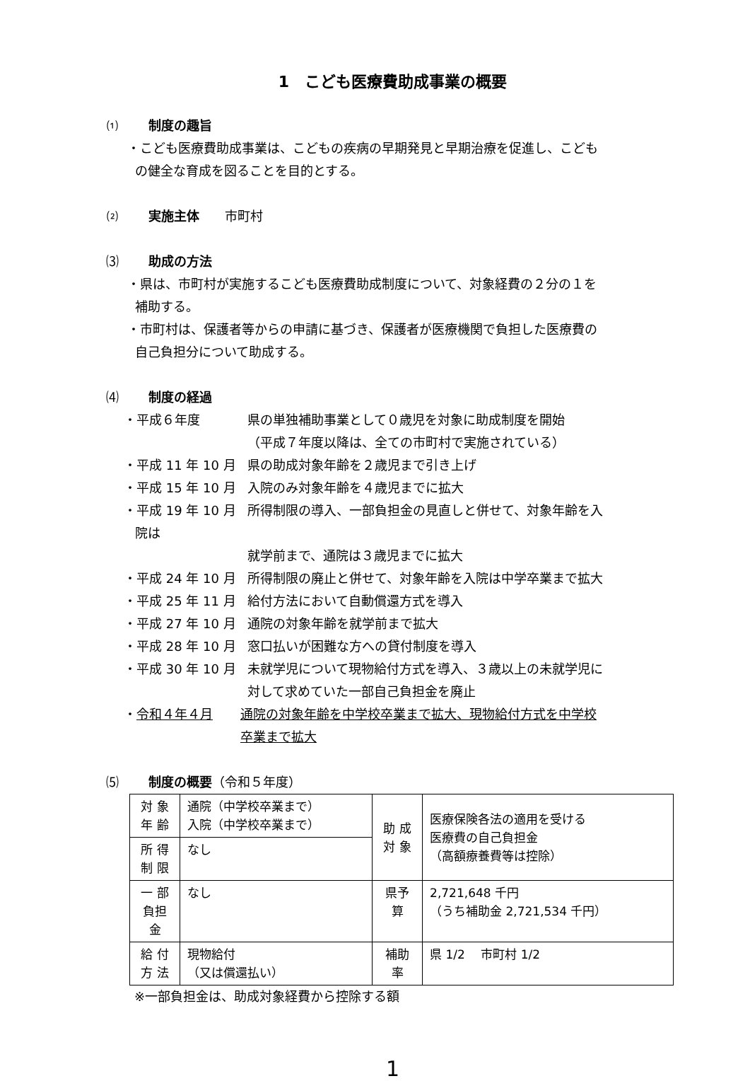1　こども医療費助成事業の概要
⑴ 制度の趣旨
・こども医療費助成事業は、こどもの疾病の早期発見と早期治療を促進し、こども
の健全な育成を図ることを目的とする。
⑵ 実施主体　　市町村
⑶ 助成の方法
・県は、市町村が実施するこども医療費助成制度について、対象経費の２分の１を
補助する。
・市町村は、保護者等からの申請に基づき、保護者が医療機関で負担した医療費の
自己負担分について助成する。
⑷ 制度の経過
・平成６年度 県の単独補助事業として０歳児を対象に助成制度を開始
（平成７年度以降は、全ての市町村で実施されている）
・平成 11 年 10 月
県の助成対象年齢を２歳児まで引き上げ
・平成 15 年 10 月
入院のみ対象年齢を４歳児までに拡大
・平成 19 年 10 月
所得制限の導入、一部負担金の見直しと併せて、対象年齢を入
院は
就学前まで、通院は３歳児までに拡大
・平成 24 年 10 月
所得制限の廃止と併せて、対象年齢を入院は中学卒業まで拡大
・平成 25 年 11 月
給付方法において自動償還方式を導入
・平成 27 年 10 月
通院の対象年齢を就学前まで拡大
・平成 28 年 10 月
窓口払いが困難な方への貸付制度を導入
・平成 30 年 10 月
未就学児について現物給付方式を導入、３歳以上の未就学児に
対して求めていた一部自己負担金を廃止
・令和４年４月 通院の対象年齢を中学校卒業まで拡大、現物給付方式を中学校
卒業まで拡大
⑸ 制度の概要（令和５年度）
| 対 象 年 齢 | 通院（中学校卒業まで） 入院（中学校卒業まで） | 助 成 対 象 | 医療保険各法の適用を受ける 医療費の自己負担金 （高額療養費等は控除） |
| 所 得 制 限 | なし | | |
| 一 部 負担金 | なし | 県予算 | 2,721,648 千円 （うち補助金 2,721,534 千円） |
| 給 付 方 法 | 現物給付 （又は償還払い） | 補助率 | 県 1/2 市町村 1/2 |
※一部負担金は、助成対象経費から控除する額
1